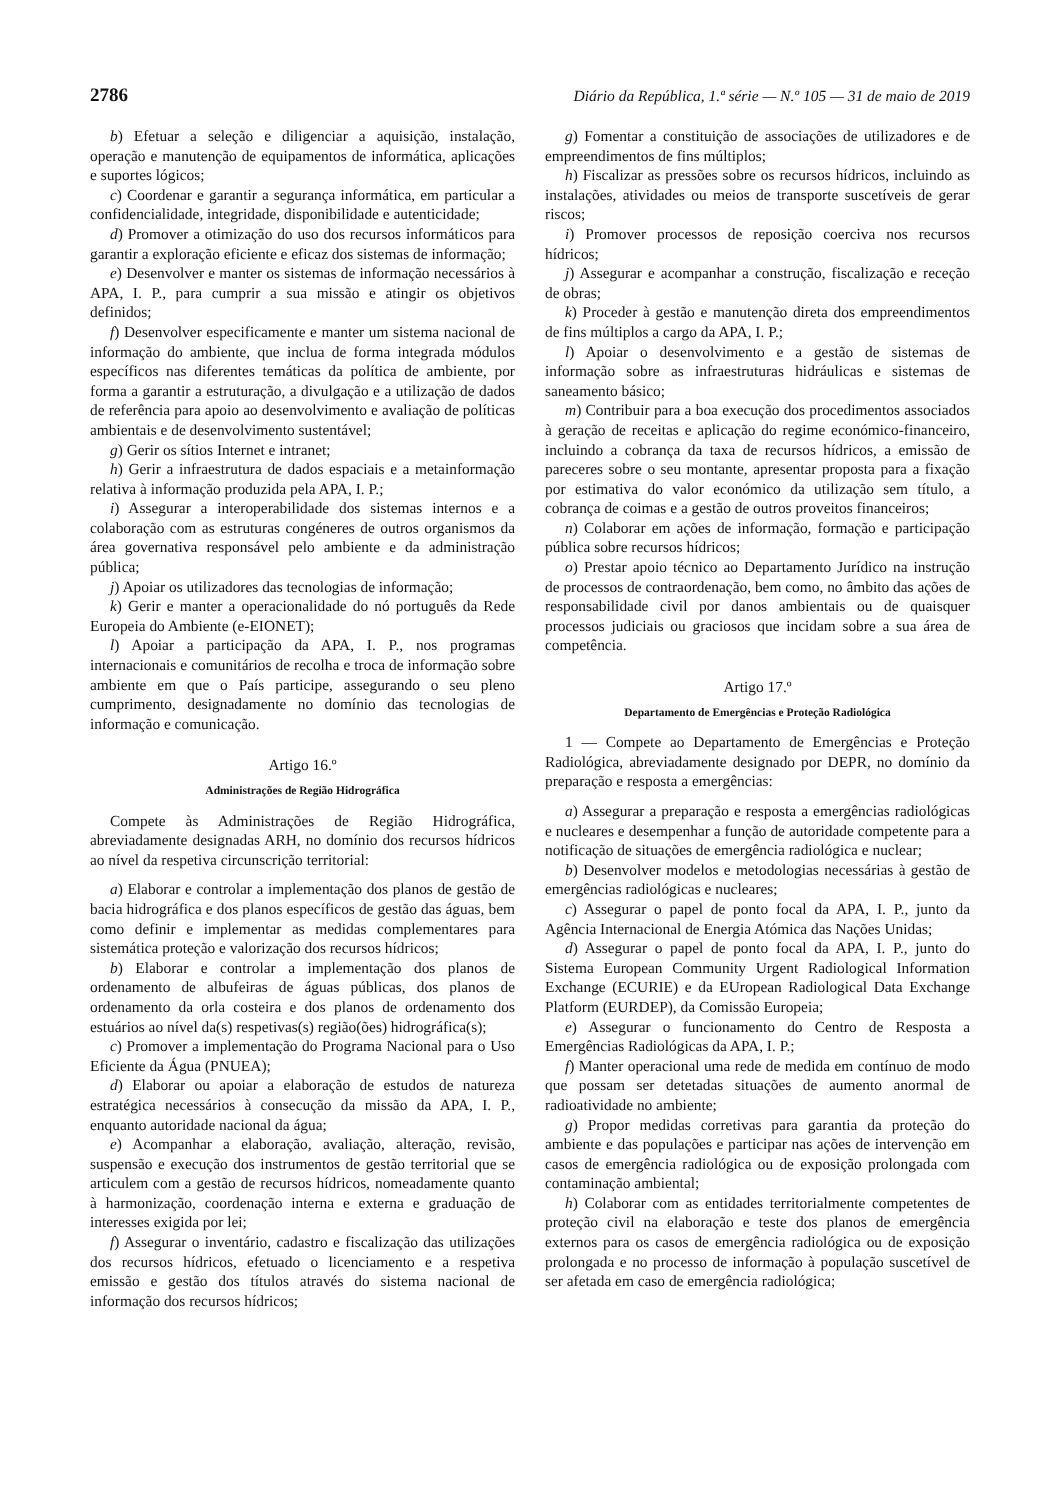2786 Diário da República, 1.ª série — N.º 105 — 31 de maio de 2019
b) Efetuar a seleção e diligenciar a aquisição, instalação, operação e manutenção de equipamentos de informática, aplicações e suportes lógicos;
c) Coordenar e garantir a segurança informática, em particular a confidencialidade, integridade, disponibilidade e autenticidade;
d) Promover a otimização do uso dos recursos informáticos para garantir a exploração eficiente e eficaz dos sistemas de informação;
e) Desenvolver e manter os sistemas de informação necessários à APA, I. P., para cumprir a sua missão e atingir os objetivos definidos;
f) Desenvolver especificamente e manter um sistema nacional de informação do ambiente, que inclua de forma integrada módulos específicos nas diferentes temáticas da política de ambiente, por forma a garantir a estruturação, a divulgação e a utilização de dados de referência para apoio ao desenvolvimento e avaliação de políticas ambientais e de desenvolvimento sustentável;
g) Gerir os sítios Internet e intranet;
h) Gerir a infraestrutura de dados espaciais e a metainformação relativa à informação produzida pela APA, I. P.;
i) Assegurar a interoperabilidade dos sistemas internos e a colaboração com as estruturas congéneres de outros organismos da área governativa responsável pelo ambiente e da administração pública;
j) Apoiar os utilizadores das tecnologias de informação;
k) Gerir e manter a operacionalidade do nó português da Rede Europeia do Ambiente (e-EIONET);
l) Apoiar a participação da APA, I. P., nos programas internacionais e comunitários de recolha e troca de informação sobre ambiente em que o País participe, assegurando o seu pleno cumprimento, designadamente no domínio das tecnologias de informação e comunicação.
Artigo 16.º
Administrações de Região Hidrográfica
Compete às Administrações de Região Hidrográfica, abreviadamente designadas ARH, no domínio dos recursos hídricos ao nível da respetiva circunscrição territorial:
a) Elaborar e controlar a implementação dos planos de gestão de bacia hidrográfica e dos planos específicos de gestão das águas, bem como definir e implementar as medidas complementares para sistemática proteção e valorização dos recursos hídricos;
b) Elaborar e controlar a implementação dos planos de ordenamento de albufeiras de águas públicas, dos planos de ordenamento da orla costeira e dos planos de ordenamento dos estuários ao nível da(s) respetivas(s) região(ões) hidrográfica(s);
c) Promover a implementação do Programa Nacional para o Uso Eficiente da Água (PNUEA);
d) Elaborar ou apoiar a elaboração de estudos de natureza estratégica necessários à consecução da missão da APA, I. P., enquanto autoridade nacional da água;
e) Acompanhar a elaboração, avaliação, alteração, revisão, suspensão e execução dos instrumentos de gestão territorial que se articulem com a gestão de recursos hídricos, nomeadamente quanto à harmonização, coordenação interna e externa e graduação de interesses exigida por lei;
f) Assegurar o inventário, cadastro e fiscalização das utilizações dos recursos hídricos, efetuado o licenciamento e a respetiva emissão e gestão dos títulos através do sistema nacional de informação dos recursos hídricos;
g) Fomentar a constituição de associações de utilizadores e de empreendimentos de fins múltiplos;
h) Fiscalizar as pressões sobre os recursos hídricos, incluindo as instalações, atividades ou meios de transporte suscetíveis de gerar riscos;
i) Promover processos de reposição coerciva nos recursos hídricos;
j) Assegurar e acompanhar a construção, fiscalização e receção de obras;
k) Proceder à gestão e manutenção direta dos empreendimentos de fins múltiplos a cargo da APA, I. P.;
l) Apoiar o desenvolvimento e a gestão de sistemas de informação sobre as infraestruturas hidráulicas e sistemas de saneamento básico;
m) Contribuir para a boa execução dos procedimentos associados à geração de receitas e aplicação do regime económico-financeiro, incluindo a cobrança da taxa de recursos hídricos, a emissão de pareceres sobre o seu montante, apresentar proposta para a fixação por estimativa do valor económico da utilização sem título, a cobrança de coimas e a gestão de outros proveitos financeiros;
n) Colaborar em ações de informação, formação e participação pública sobre recursos hídricos;
o) Prestar apoio técnico ao Departamento Jurídico na instrução de processos de contraordenação, bem como, no âmbito das ações de responsabilidade civil por danos ambientais ou de quaisquer processos judiciais ou graciosos que incidam sobre a sua área de competência.
Artigo 17.º
Departamento de Emergências e Proteção Radiológica
1 — Compete ao Departamento de Emergências e Proteção Radiológica, abreviadamente designado por DEPR, no domínio da preparação e resposta a emergências:
a) Assegurar a preparação e resposta a emergências radiológicas e nucleares e desempenhar a função de autoridade competente para a notificação de situações de emergência radiológica e nuclear;
b) Desenvolver modelos e metodologias necessárias à gestão de emergências radiológicas e nucleares;
c) Assegurar o papel de ponto focal da APA, I. P., junto da Agência Internacional de Energia Atómica das Nações Unidas;
d) Assegurar o papel de ponto focal da APA, I. P., junto do Sistema European Community Urgent Radiological Information Exchange (ECURIE) e da EUropean Radiological Data Exchange Platform (EURDEP), da Comissão Europeia;
e) Assegurar o funcionamento do Centro de Resposta a Emergências Radiológicas da APA, I. P.;
f) Manter operacional uma rede de medida em contínuo de modo que possam ser detetadas situações de aumento anormal de radioatividade no ambiente;
g) Propor medidas corretivas para garantia da proteção do ambiente e das populações e participar nas ações de intervenção em casos de emergência radiológica ou de exposição prolongada com contaminação ambiental;
h) Colaborar com as entidades territorialmente competentes de proteção civil na elaboração e teste dos planos de emergência externos para os casos de emergência radiológica ou de exposição prolongada e no processo de informação à população suscetível de ser afetada em caso de emergência radiológica;